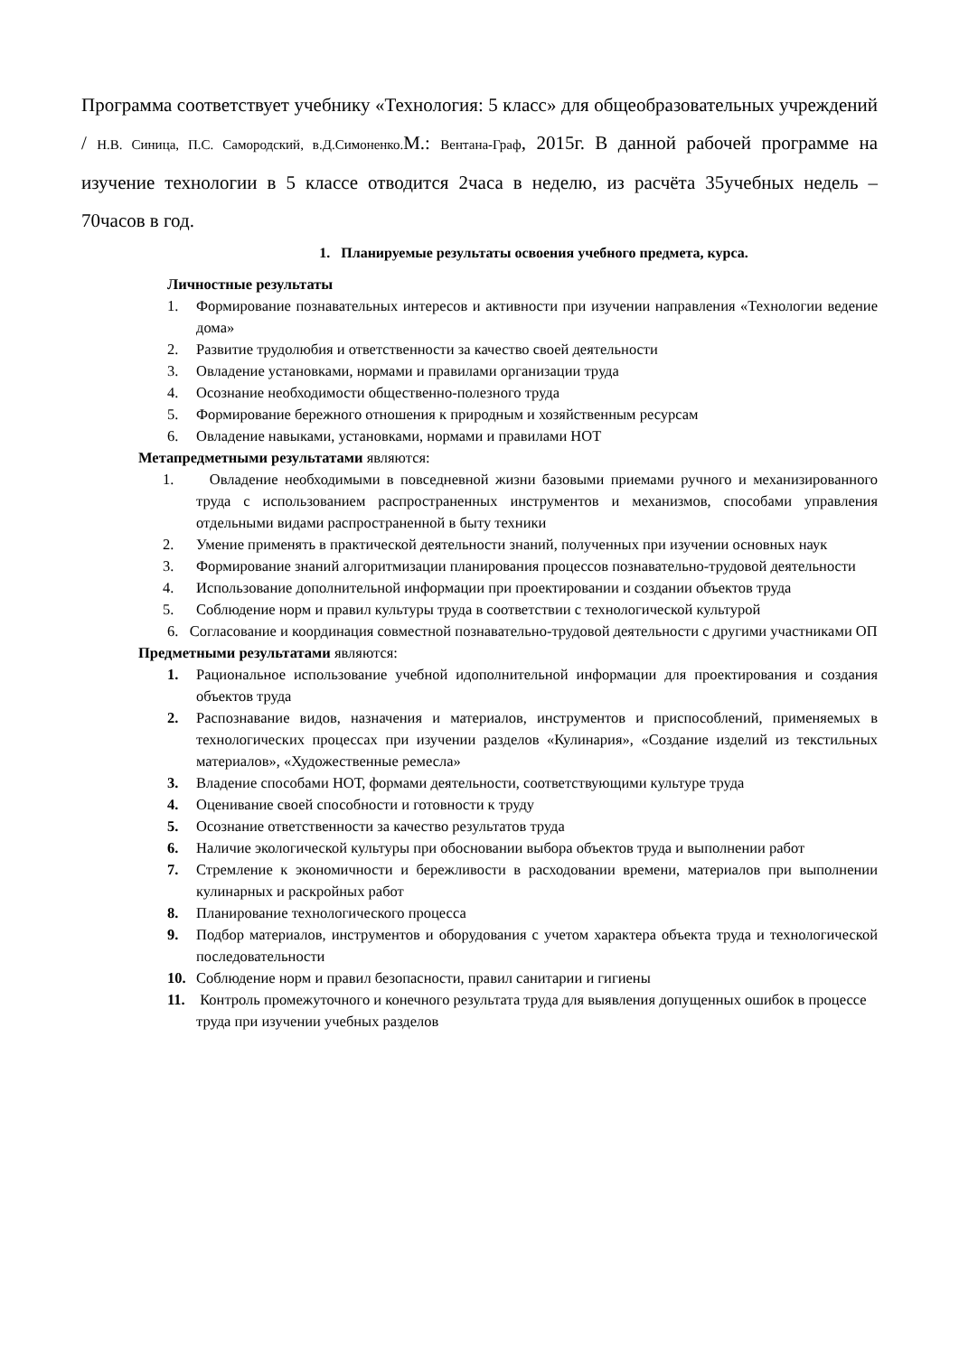Программа соответствует учебнику «Технология: 5 класс» для общеобразовательных учреждений / Н.В. Синица, П.С. Самородский, в.Д.Симоненко. М.: Вентана-Граф, 2015г. В данной рабочей программе на изучение технологии в 5 классе отводится 2часа в неделю, из расчёта 35учебных недель – 70часов в год.
1. Планируемые результаты освоения учебного предмета, курса.
Личностные результаты
1. Формирование познавательных интересов и активности при изучении направления «Технологии ведение дома»
2. Развитие трудолюбия и ответственности за качество своей деятельности
3. Овладение установками, нормами и правилами организации труда
4. Осознание необходимости общественно-полезного труда
5. Формирование бережного отношения к природным и хозяйственным ресурсам
6. Овладение навыками, установками, нормами и правилами НОТ
Метапредметными результатами являются:
1. Овладение необходимыми в повседневной жизни базовыми приемами ручного и механизированного труда с использованием распространенных инструментов и механизмов, способами управления отдельными видами распространенной в быту техники
2. Умение применять в практической деятельности знаний, полученных при изучении основных наук
3. Формирование знаний алгоритмизации планирования процессов познавательно-трудовой деятельности
4. Использование дополнительной информации при проектировании и создании объектов труда
5. Соблюдение норм и правил культуры труда в соответствии с технологической культурой
6. Согласование и координация совместной познавательно-трудовой деятельности с другими участниками ОП
Предметными результатами являются:
1. Рациональное использование учебной идополнительной информации для проектирования и создания объектов труда
2. Распознавание видов, назначения и материалов, инструментов и приспособлений, применяемых в технологических процессах при изучении разделов «Кулинария», «Создание изделий из текстильных материалов», «Художественные ремесла»
3. Владение способами НОТ, формами деятельности, соответствующими культуре труда
4. Оценивание своей способности и готовности к труду
5. Осознание ответственности за качество результатов труда
6. Наличие экологической культуры при обосновании выбора объектов труда и выполнении работ
7. Стремление к экономичности и бережливости в расходовании времени, материалов при выполнении кулинарных и раскройных работ
8. Планирование технологического процесса
9. Подбор материалов, инструментов и оборудования с учетом характера объекта труда и технологической последовательности
10. Соблюдение норм и правил безопасности, правил санитарии и гигиены
11. Контроль промежуточного и конечного результата труда для выявления допущенных ошибок в процессе труда при изучении учебных разделов